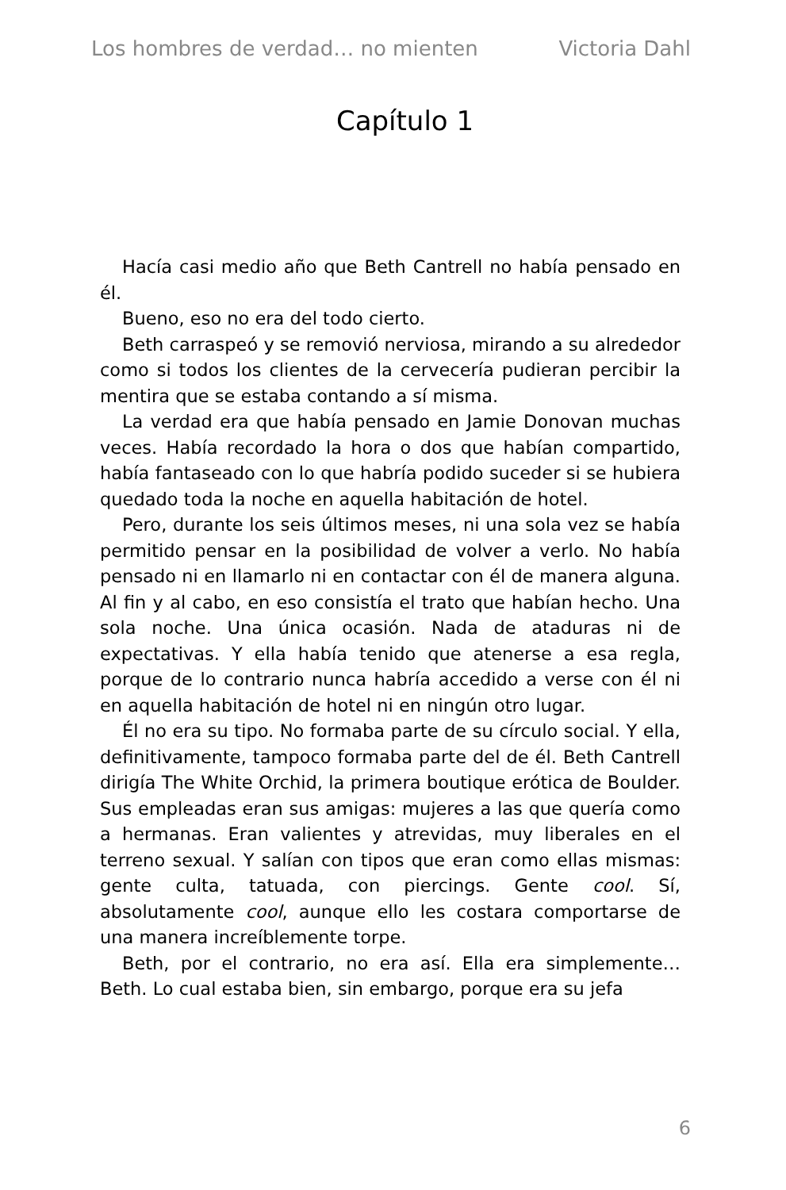Los hombres de verdad… no mienten Victoria Dahl
Capítulo 1
Hacía casi medio año que Beth Cantrell no había pensado en él.
Bueno, eso no era del todo cierto.
Beth carraspeó y se removió nerviosa, mirando a su alrededor como si todos los clientes de la cervecería pudieran percibir la mentira que se estaba contando a sí misma.
La verdad era que había pensado en Jamie Donovan muchas veces. Había recordado la hora o dos que habían compartido, había fantaseado con lo que habría podido suceder si se hubiera quedado toda la noche en aquella habitación de hotel.
Pero, durante los seis últimos meses, ni una sola vez se había permitido pensar en la posibilidad de volver a verlo. No había pensado ni en llamarlo ni en contactar con él de manera alguna. Al fin y al cabo, en eso consistía el trato que habían hecho. Una sola noche. Una única ocasión. Nada de ataduras ni de expectativas. Y ella había tenido que atenerse a esa regla, porque de lo contrario nunca habría accedido a verse con él ni en aquella habitación de hotel ni en ningún otro lugar.
Él no era su tipo. No formaba parte de su círculo social. Y ella, definitivamente, tampoco formaba parte del de él. Beth Cantrell dirigía The White Orchid, la primera boutique erótica de Boulder. Sus empleadas eran sus amigas: mujeres a las que quería como a hermanas. Eran valientes y atrevidas, muy liberales en el terreno sexual. Y salían con tipos que eran como ellas mismas: gente culta, tatuada, con piercings. Gente cool. Sí, absolutamente cool, aunque ello les costara comportarse de una manera increíblemente torpe.
Beth, por el contrario, no era así. Ella era simplemente… Beth. Lo cual estaba bien, sin embargo, porque era su jefa
6